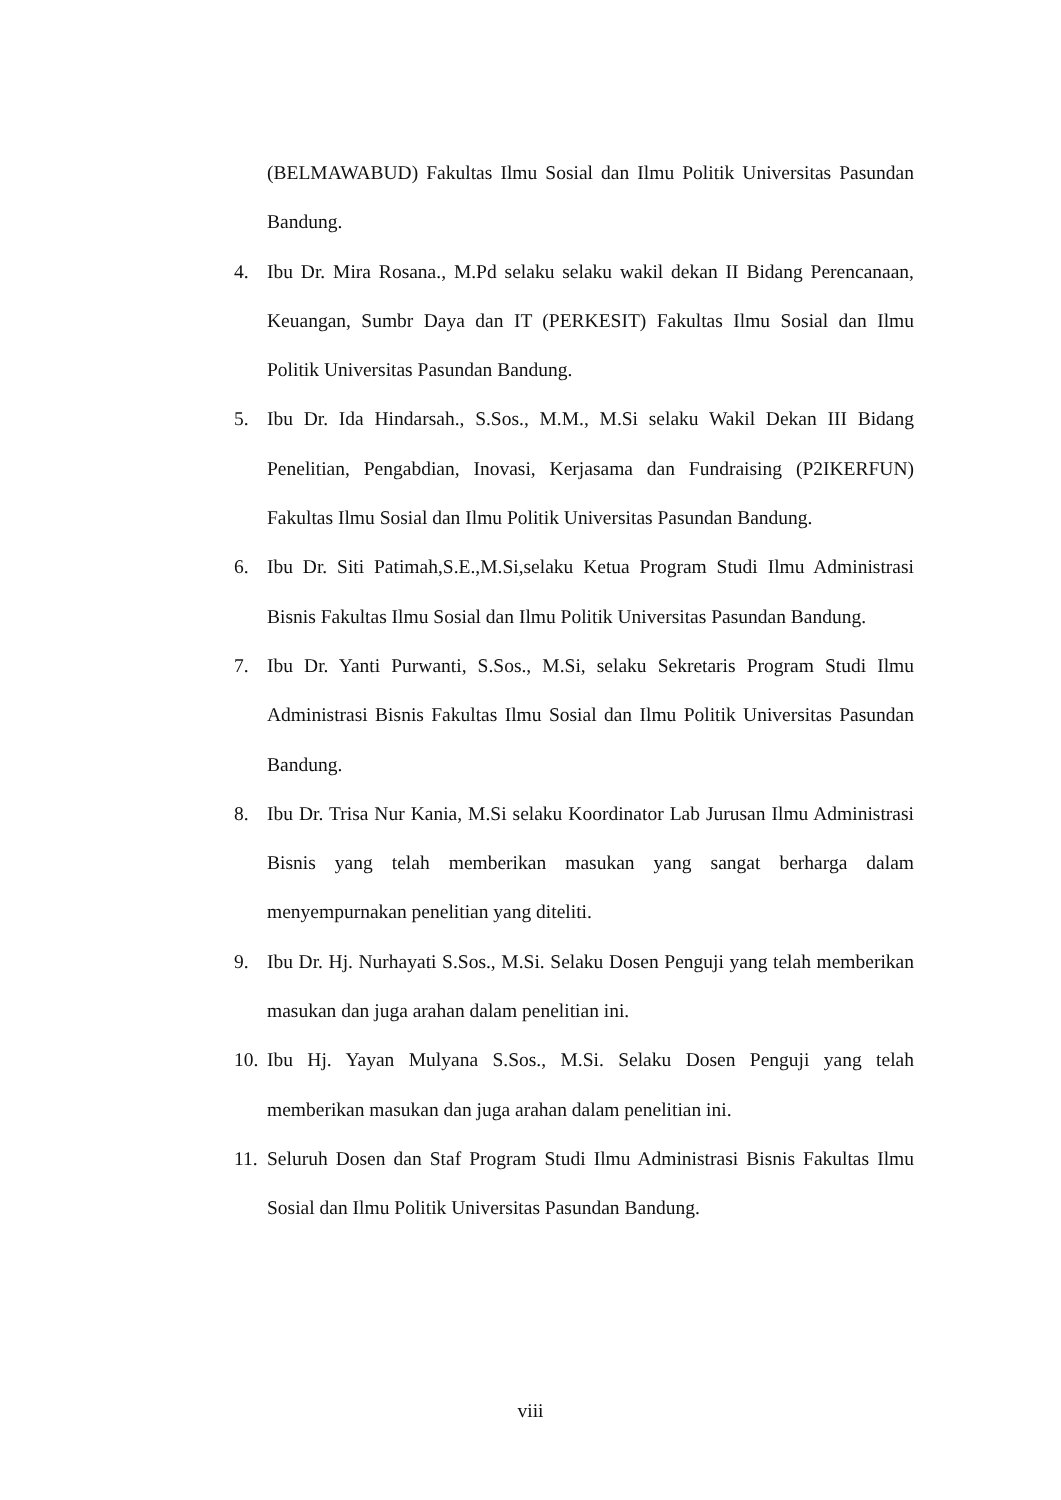(BELMAWABUD) Fakultas Ilmu Sosial dan Ilmu Politik Universitas Pasundan Bandung.
4. Ibu Dr. Mira Rosana., M.Pd selaku selaku wakil dekan II Bidang Perencanaan, Keuangan, Sumbr Daya dan IT (PERKESIT) Fakultas Ilmu Sosial dan Ilmu Politik Universitas Pasundan Bandung.
5. Ibu Dr. Ida Hindarsah., S.Sos., M.M., M.Si selaku Wakil Dekan III Bidang Penelitian, Pengabdian, Inovasi, Kerjasama dan Fundraising (P2IKERFUN) Fakultas Ilmu Sosial dan Ilmu Politik Universitas Pasundan Bandung.
6. Ibu Dr. Siti Patimah,S.E.,M.Si,selaku Ketua Program Studi Ilmu Administrasi Bisnis Fakultas Ilmu Sosial dan Ilmu Politik Universitas Pasundan Bandung.
7. Ibu Dr. Yanti Purwanti, S.Sos., M.Si, selaku Sekretaris Program Studi Ilmu Administrasi Bisnis Fakultas Ilmu Sosial dan Ilmu Politik Universitas Pasundan Bandung.
8. Ibu Dr. Trisa Nur Kania, M.Si selaku Koordinator Lab Jurusan Ilmu Administrasi Bisnis yang telah memberikan masukan yang sangat berharga dalam menyempurnakan penelitian yang diteliti.
9. Ibu Dr. Hj. Nurhayati S.Sos., M.Si. Selaku Dosen Penguji yang telah memberikan masukan dan juga arahan dalam penelitian ini.
10. Ibu Hj. Yayan Mulyana S.Sos., M.Si. Selaku Dosen Penguji yang telah memberikan masukan dan juga arahan dalam penelitian ini.
11. Seluruh Dosen dan Staf Program Studi Ilmu Administrasi Bisnis Fakultas Ilmu Sosial dan Ilmu Politik Universitas Pasundan Bandung.
viii